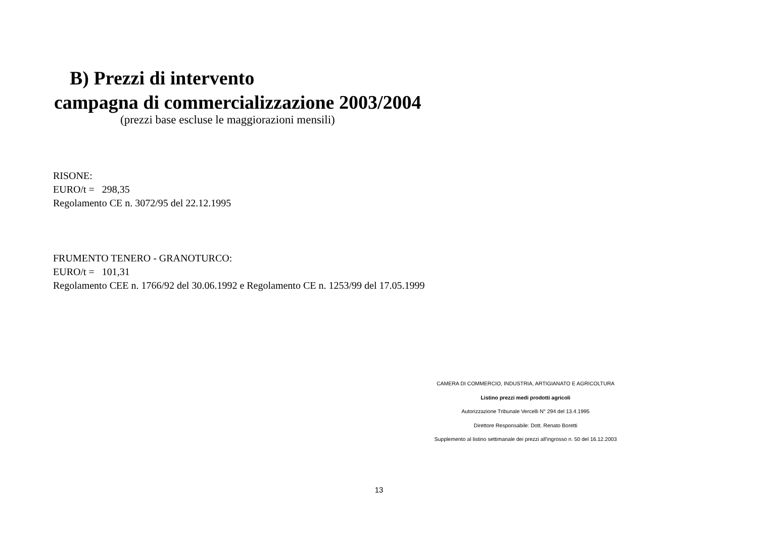B) Prezzi di intervento
campagna di commercializzazione 2003/2004
(prezzi base escluse le maggiorazioni mensili)
RISONE:
EURO/t = 298,35
Regolamento CE n. 3072/95 del 22.12.1995
FRUMENTO TENERO - GRANOTURCO:
EURO/t = 101,31
Regolamento CEE n. 1766/92 del 30.06.1992 e Regolamento CE n. 1253/99 del 17.05.1999
CAMERA DI COMMERCIO, INDUSTRIA, ARTIGIANATO E AGRICOLTURA
Listino prezzi medi prodotti agricoli
Autorizzazione Tribunale Vercelli N° 294 del 13.4.1995
Direttore Responsabile: Dott. Renato Boretti
Supplemento al listino settimanale dei prezzi all'ingrosso n. 50 del 16.12.2003
13